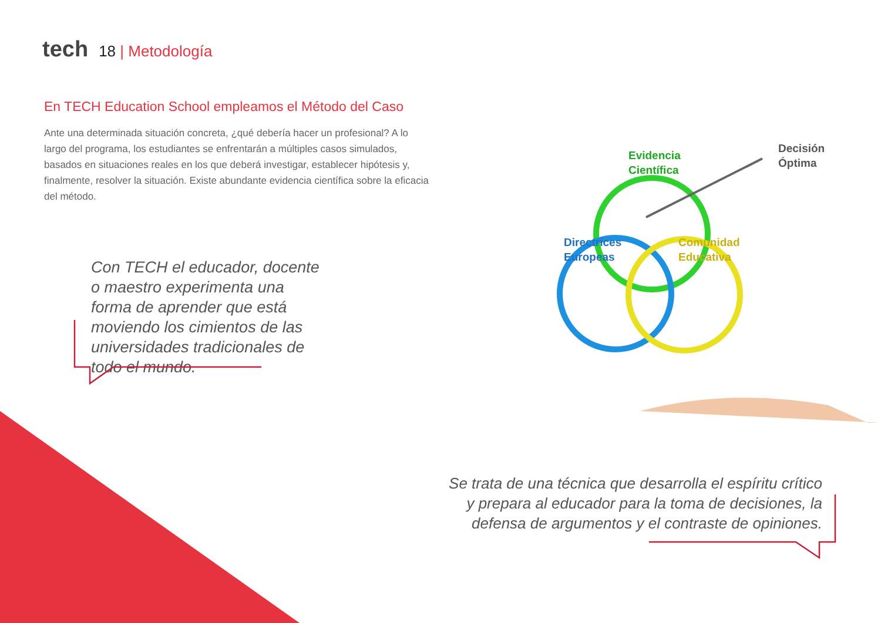tech 18 | Metodología
En TECH Education School empleamos el Método del Caso
Ante una determinada situación concreta, ¿qué debería hacer un profesional? A lo largo del programa, los estudiantes se enfrentarán a múltiples casos simulados, basados en situaciones reales en los que deberá investigar, establecer hipótesis y, finalmente, resolver la situación. Existe abundante evidencia científica sobre la eficacia del método.
Con TECH el educador, docente o maestro experimenta una forma de aprender que está moviendo los cimientos de las universidades tradicionales de todo el mundo.
Evidencia
Científica
Decisión
Óptima
Directrices
Europeas
Comunidad
Educativa
Se trata de una técnica que desarrolla el espíritu crítico y prepara al educador para la toma de decisiones, la defensa de argumentos y el contraste de opiniones.